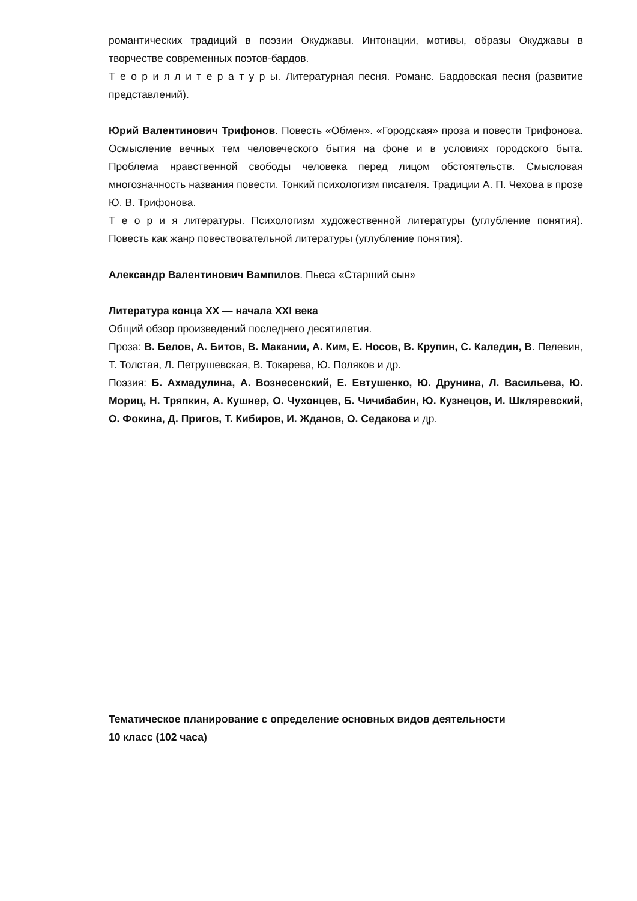романтических традиций в поэзии Окуджавы. Интонации, мотивы, образы Окуджавы в творчестве современных поэтов-бардов.
Т е о р и я л и т е р а т у р ы. Литературная песня. Романс. Бардовская песня (развитие представлений).
Юрий Валентинович Трифонов. Повесть «Обмен». «Городская» проза и повести Трифонова. Осмысление вечных тем человеческого бытия на фоне и в условиях городского быта. Проблема нравственной свободы человека перед лицом обстоятельств. Смысловая многозначность названия повести. Тонкий психологизм писателя. Традиции А. П. Чехова в прозе Ю. В. Трифонова.
Т е о р и я литературы. Психологизм художественной литературы (углубление понятия). Повесть как жанр повествовательной литературы (углубление понятия).
Александр Валентинович Вампилов. Пьеса «Старший сын»
Литература конца XX — начала XXI века
Общий обзор произведений последнего десятилетия.
Проза: В. Белов, А. Битов, В. Макании, А. Ким, Е. Носов, В. Крупин, С. Каледин, В. Пелевин, Т. Толстая, Л. Петрушевская, В. Токарева, Ю. Поляков и др.
Поэзия: Б. Ахмадулина, А. Вознесенский, Е. Евтушенко, Ю. Друнина, Л. Васильева, Ю. Мориц, Н. Тряпкин, А. Кушнер, О. Чухонцев, Б. Чичибабин, Ю. Кузнецов, И. Шкляревский, О. Фокина, Д. Пригов, Т. Кибиров, И. Жданов, О. Седакова и др.
Тематическое планирование с определение основных видов деятельности
10 класс (102 часа)